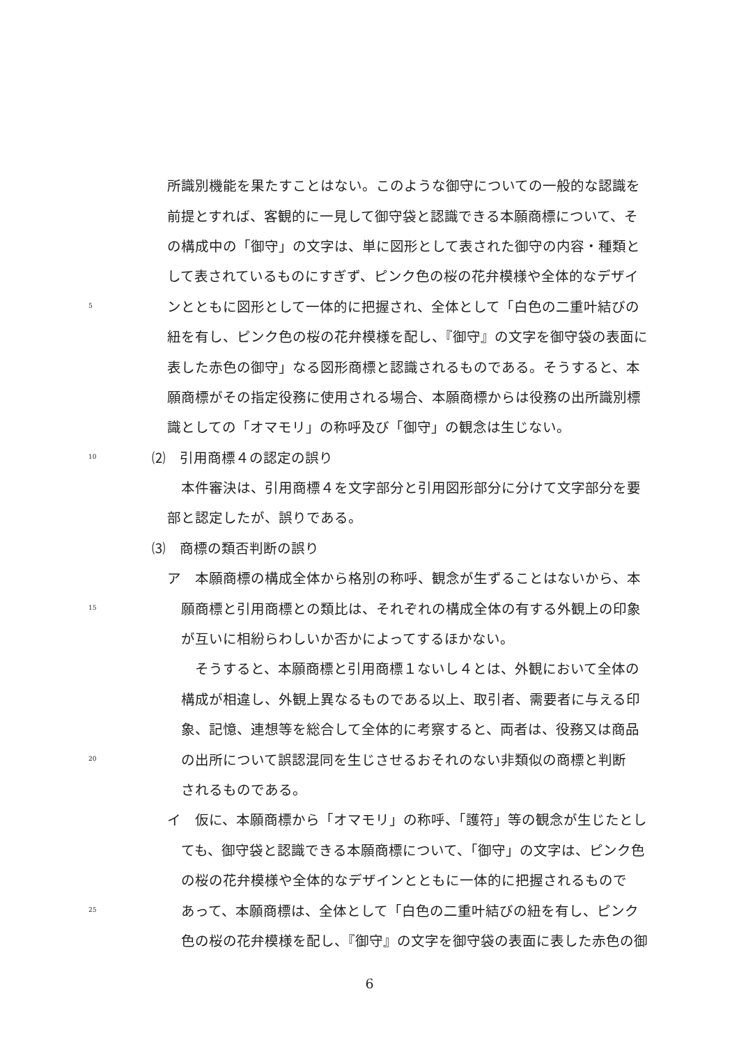所識別機能を果たすことはない。このような御守についての一般的な認識を
前提とすれば、客観的に一見して御守袋と認識できる本願商標について、そ
の構成中の「御守」の文字は、単に図形として表された御守の内容・種類と
して表されているものにすぎず、ピンク色の桜の花弁模様や全体的なデザイ
5 ンとともに図形として一体的に把握され、全体として「白色の二重叶結びの
紐を有し、ピンク色の桜の花弁模様を配し、『御守』の文字を御守袋の表面に
表した赤色の御守」なる図形商標と認識されるものである。そうすると、本
願商標がその指定役務に使用される場合、本願商標からは役務の出所識別標
識としての「オマモリ」の称呼及び「御守」の観念は生じない。
10 ⑵　引用商標４の認定の誤り
　本件審決は、引用商標４を文字部分と引用図形部分に分けて文字部分を要
部と認定したが、誤りである。
⑶　商標の類否判断の誤り
ア　本願商標の構成全体から格別の称呼、観念が生ずることはないから、本
15　願商標と引用商標との類比は、それぞれの構成全体の有する外観上の印象
　が互いに相紛らわしいか否かによってするほかない。
　　そうすると、本願商標と引用商標１ないし４とは、外観において全体の
　構成が相違し、外観上異なるものである以上、取引者、需要者に与える印
　象、記憶、連想等を総合して全体的に考察すると、両者は、役務又は商品
20　の出所について誤認混同を生じさせるおそれのない非類似の商標と判断
　されるものである。
イ　仮に、本願商標から「オマモリ」の称呼、「護符」等の観念が生じたとし
　ても、御守袋と認識できる本願商標について、「御守」の文字は、ピンク色
　の桜の花弁模様や全体的なデザインとともに一体的に把握されるもので
25　あって、本願商標は、全体として「白色の二重叶結びの紐を有し、ピンク
　色の桜の花弁模様を配し、『御守』の文字を御守袋の表面に表した赤色の御
6